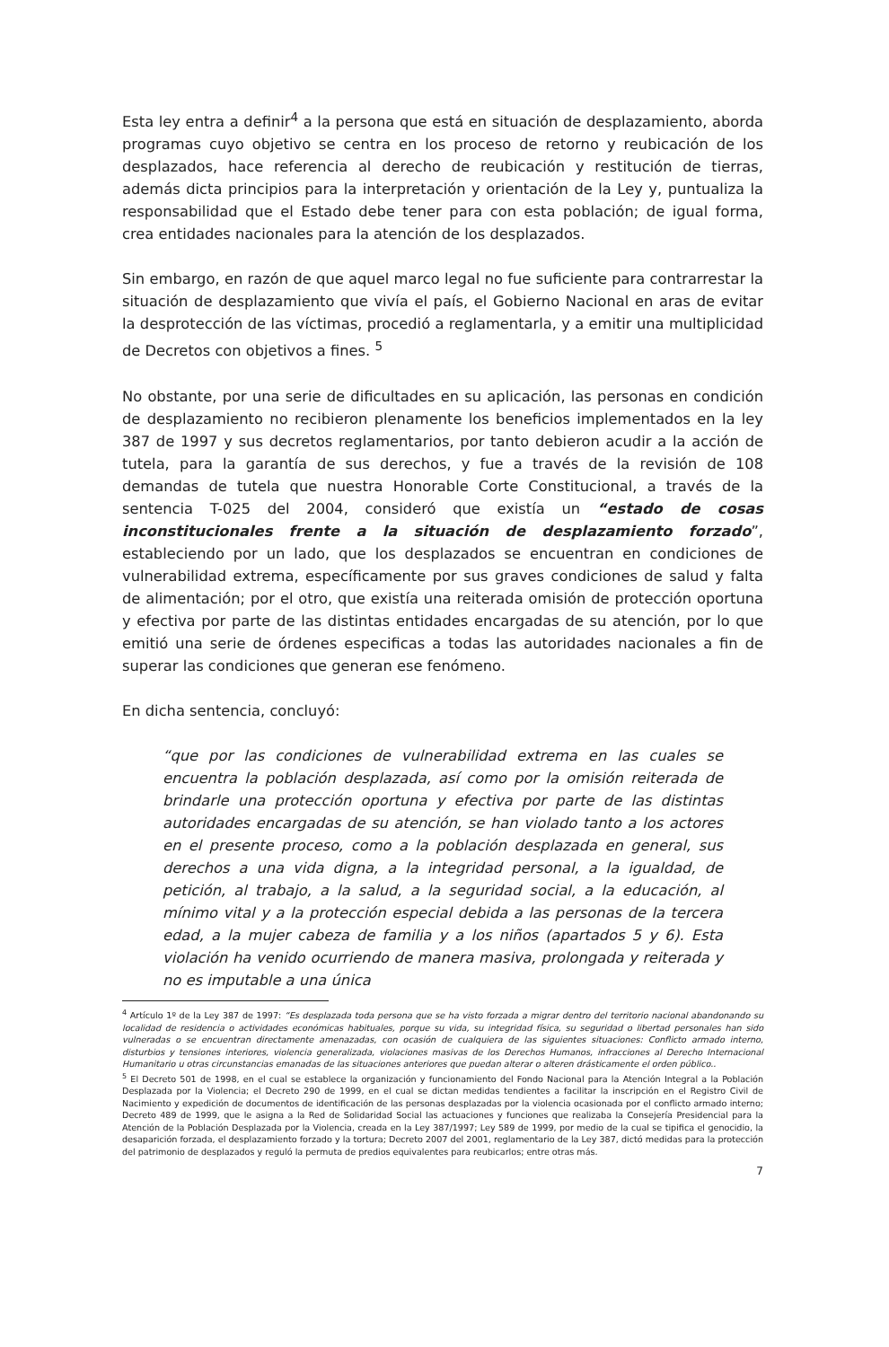Esta ley entra a definir<sup>4</sup> a la persona que está en situación de desplazamiento, aborda programas cuyo objetivo se centra en los proceso de retorno y reubicación de los desplazados, hace referencia al derecho de reubicación y restitución de tierras, además dicta principios para la interpretación y orientación de la Ley y, puntualiza la responsabilidad que el Estado debe tener para con esta población; de igual forma, crea entidades nacionales para la atención de los desplazados.
Sin embargo, en razón de que aquel marco legal no fue suficiente para contrarrestar la situación de desplazamiento que vivía el país, el Gobierno Nacional en aras de evitar la desprotección de las víctimas, procedió a reglamentarla, y a emitir una multiplicidad de Decretos con objetivos a fines. <sup>5</sup>
No obstante, por una serie de dificultades en su aplicación, las personas en condición de desplazamiento no recibieron plenamente los beneficios implementados en la ley 387 de 1997 y sus decretos reglamentarios, por tanto debieron acudir a la acción de tutela, para la garantía de sus derechos, y fue a través de la revisión de 108 demandas de tutela que nuestra Honorable Corte Constitucional, a través de la sentencia T-025 del 2004, consideró que existía un “estado de cosas inconstitucionales frente a la situación de desplazamiento forzado”, estableciendo por un lado, que los desplazados se encuentran en condiciones de vulnerabilidad extrema, específicamente por sus graves condiciones de salud y falta de alimentación; por el otro, que existía una reiterada omisión de protección oportuna y efectiva por parte de las distintas entidades encargadas de su atención, por lo que emitió una serie de órdenes especificas a todas las autoridades nacionales a fin de superar las condiciones que generan ese fenómeno.
En dicha sentencia, concluyó:
“que por las condiciones de vulnerabilidad extrema en las cuales se encuentra la población desplazada, así como por la omisión reiterada de brindarle una protección oportuna y efectiva por parte de las distintas autoridades encargadas de su atención, se han violado tanto a los actores en el presente proceso, como a la población desplazada en general, sus derechos a una vida digna, a la integridad personal, a la igualdad, de petición, al trabajo, a la salud, a la seguridad social, a la educación, al mínimo vital y a la protección especial debida a las personas de la tercera edad, a la mujer cabeza de familia y a los niños (apartados 5 y 6). Esta violación ha venido ocurriendo de manera masiva, prolongada y reiterada y no es imputable a una única
<sup>4</sup> Artículo 1º de la Ley 387 de 1997: “Es desplazada toda persona que se ha visto forzada a migrar dentro del territorio nacional abandonando su localidad de residencia o actividades económicas habituales, porque su vida, su integridad física, su seguridad o libertad personales han sido vulneradas o se encuentran directamente amenazadas, con ocasión de cualquiera de las siguientes situaciones: Conflicto armado interno, disturbios y tensiones interiores, violencia generalizada, violaciones masivas de los Derechos Humanos, infracciones al Derecho Internacional Humanitario u otras circunstancias emanadas de las situaciones anteriores que puedan alterar o alteren drásticamente el orden público..
<sup>5</sup> El Decreto 501 de 1998, en el cual se establece la organización y funcionamiento del Fondo Nacional para la Atención Integral a la Población Desplazada por la Violencia; el Decreto 290 de 1999, en el cual se dictan medidas tendientes a facilitar la inscripción en el Registro Civil de Nacimiento y expedición de documentos de identificación de las personas desplazadas por la violencia ocasionada por el conflicto armado interno; Decreto 489 de 1999, que le asigna a la Red de Solidaridad Social las actuaciones y funciones que realizaba la Consejería Presidencial para la Atención de la Población Desplazada por la Violencia, creada en la Ley 387/1997; Ley 589 de 1999, por medio de la cual se tipifica el genocidio, la desaparición forzada, el desplazamiento forzado y la tortura; Decreto 2007 del 2001, reglamentario de la Ley 387, dictó medidas para la protección del patrimonio de desplazados y reguló la permuta de predios equivalentes para reubicarlos; entre otras más.
7